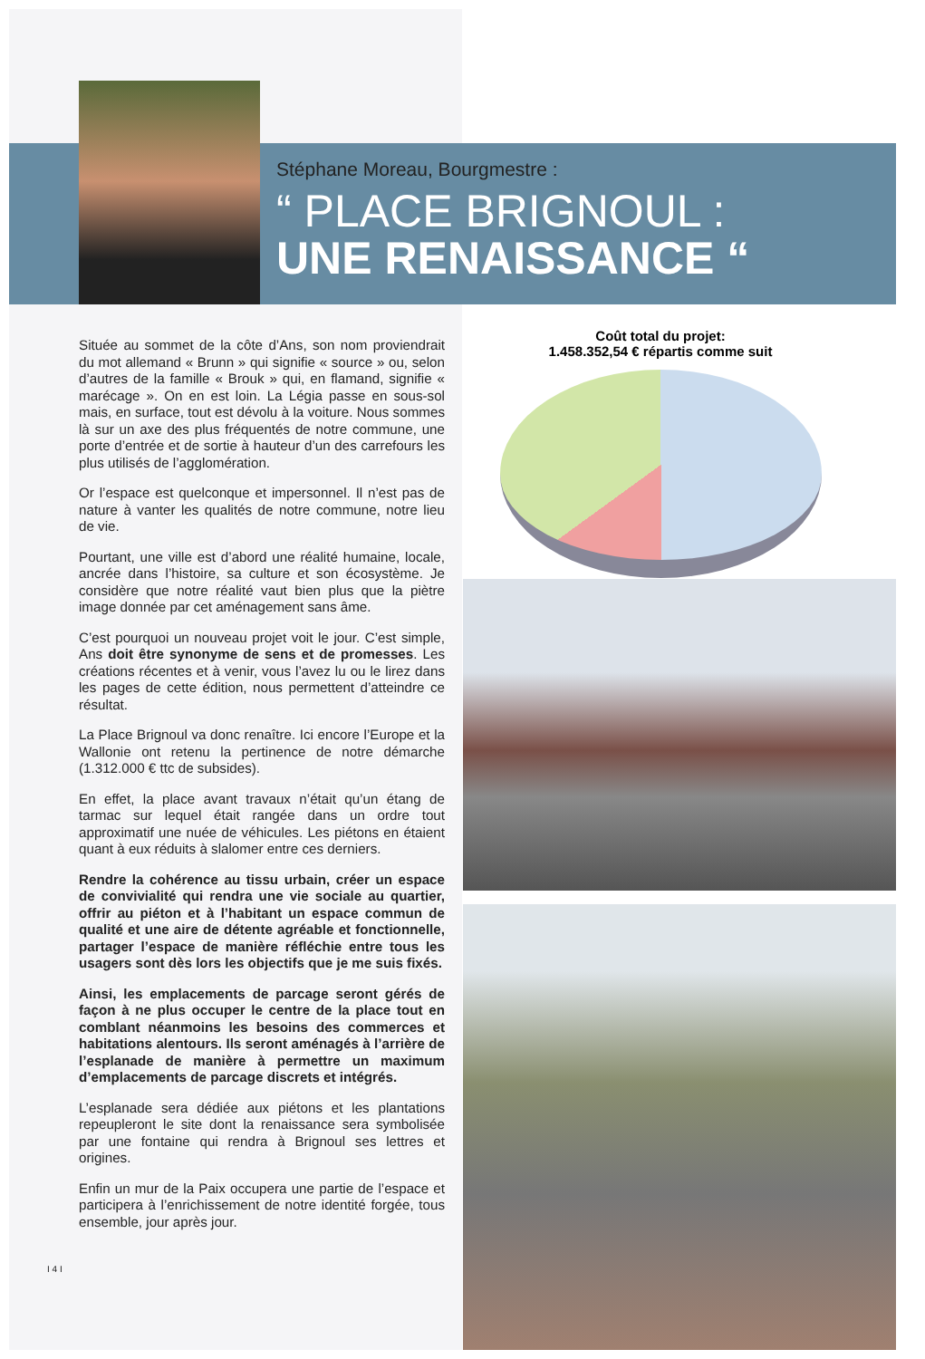Stéphane Moreau, Bourgmestre :
“ PLACE BRIGNOUL :
UNE RENAISSANCE “
Située au sommet de la côte d’Ans, son nom proviendrait du mot allemand « Brunn » qui signifie « source » ou, selon d’autres de la famille « Brouk » qui, en flamand, signifie « marécage ». On en est loin. La Légia passe en sous-sol mais, en surface, tout est dévolu à la voiture. Nous sommes là sur un axe des plus fréquentés de notre commune, une porte d’entrée et de sortie à hauteur d’un des carrefours les plus utilisés de l’agglomération.
Or l’espace est quelconque et impersonnel. Il n’est pas de nature à vanter les qualités de notre commune, notre lieu de vie.
Pourtant, une ville est d’abord une réalité humaine, locale, ancrée dans l’histoire, sa culture et son écosystème. Je considère que notre réalité vaut bien plus que la piètre image donnée par cet aménagement sans âme.
C’est pourquoi un nouveau projet voit le jour. C’est simple, Ans doit être synonyme de sens et de promesses. Les créations récentes et à venir, vous l’avez lu ou le lirez dans les pages de cette édition, nous permettent d’atteindre ce résultat.
La Place Brignoul va donc renaître. Ici encore l’Europe et la Wallonie ont retenu la pertinence de notre démarche (1.312.000 € ttc de subsides).
En effet, la place avant travaux n’était qu’un étang de tarmac sur lequel était rangée dans un ordre tout approximatif une nuée de véhicules. Les piétons en étaient quant à eux réduits à slalomer entre ces derniers.
Rendre la cohérence au tissu urbain, créer un espace de convivialité qui rendra une vie sociale au quartier, offrir au piéton et à l’habitant un espace commun de qualité et une aire de détente agréable et fonctionnelle, partager l’espace de manière réfléchie entre tous les usagers sont dès lors les objectifs que je me suis fixés.
Ainsi, les emplacements de parcage seront gérés de façon à ne plus occuper le centre de la place tout en comblant néanmoins les besoins des commerces et habitations alentours. Ils seront aménagés à l’arrière de l’esplanade de manière à permettre un maximum d’emplacements de parcage discrets et intégrés.
L’esplanade sera dédiée aux piétons et les plantations repeupleront le site dont la renaissance sera symbolisée par une fontaine qui rendra à Brignoul ses lettres et origines.
Enfin un mur de la Paix occupera une partie de l’espace et participera à l’enrichissement de notre identité forgée, tous ensemble, jour après jour.
Coût total du projet:
1.458.352,54 € répartis comme suit
I 4 I